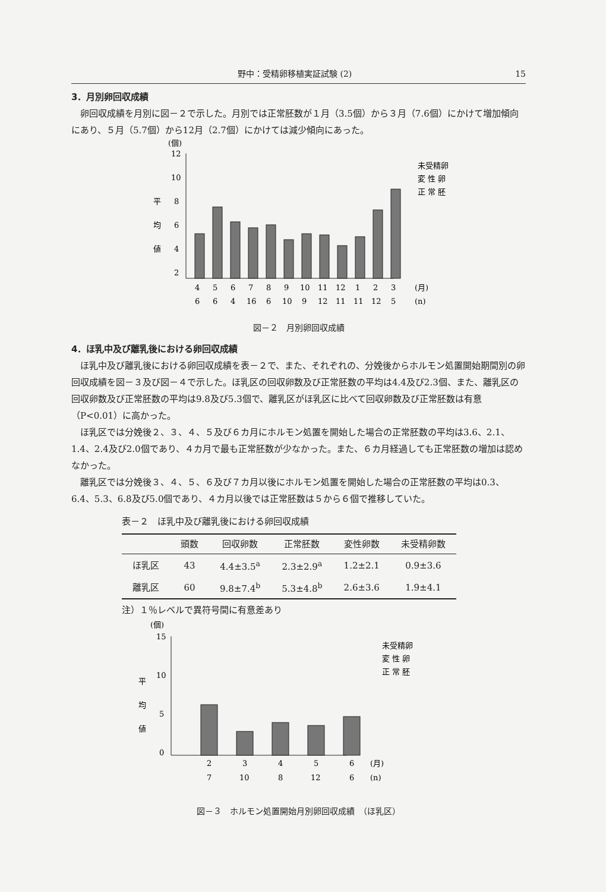野中：受精卵移植実証試験 (2) 15
3．月別卵回収成績
卵回収成績を月別に図－２で示した。月別では正常胚数が１月（3.5個）から３月（7.6個）にかけて増加傾向にあり、５月（5.7個）から12月（2.7個）にかけては減少傾向にあった。
(個)
12
10
8
6
4
2
平
均
値
4
5
6
7
8
9
10
11
12
1
2
3
(月)
6
6
4
16
6
10
9
12
11
11
12
5
(n)
未受精卵
変 性 卵
正 常 胚
図－２　月別卵回収成績
4．ほ乳中及び離乳後における卵回収成績
ほ乳中及び離乳後における卵回収成績を表－２で、また、それぞれの、分娩後からホルモン処置開始期間別の卵回収成績を図－３及び図－４で示した。ほ乳区の回収卵数及び正常胚数の平均は4.4及び2.3個、また、離乳区の回収卵数及び正常胚数の平均は9.8及び5.3個で、離乳区がほ乳区に比べて回収卵数及び正常胚数は有意（P<0.01）に高かった。
ほ乳区では分娩後２、３、４、５及び６カ月にホルモン処置を開始した場合の正常胚数の平均は3.6、2.1、1.4、2.4及び2.0個であり、４カ月で最も正常胚数が少なかった。また、６カ月経過しても正常胚数の増加は認めなかった。
離乳区では分娩後３、４、５、６及び７カ月以後にホルモン処置を開始した場合の正常胚数の平均は0.3、6.4、5.3、6.8及び5.0個であり、４カ月以後では正常胚数は５から６個で推移していた。
表－２　ほ乳中及び離乳後における卵回収成績
| | 頭数 | 回収卵数 | 正常胚数 | 変性卵数 | 未受精卵数 |
| --- | --- | --- | --- | --- | --- |
| ほ乳区 | 43 | 4.4±3.5<sup>a</sup> | 2.3±2.9<sup>a</sup> | 1.2±2.1 | 0.9±3.6 |
| 離乳区 | 60 | 9.8±7.4<sup>b</sup> | 5.3±4.8<sup>b</sup> | 2.6±3.6 | 1.9±4.1 |
注）１％レベルで異符号間に有意差あり
(個)
15
10
5
0
平
均
値
2
3
4
5
6
(月)
7
10
8
12
6
(n)
未受精卵
変 性 卵
正 常 胚
図－３　ホルモン処置開始月別卵回収成績　（ほ乳区）